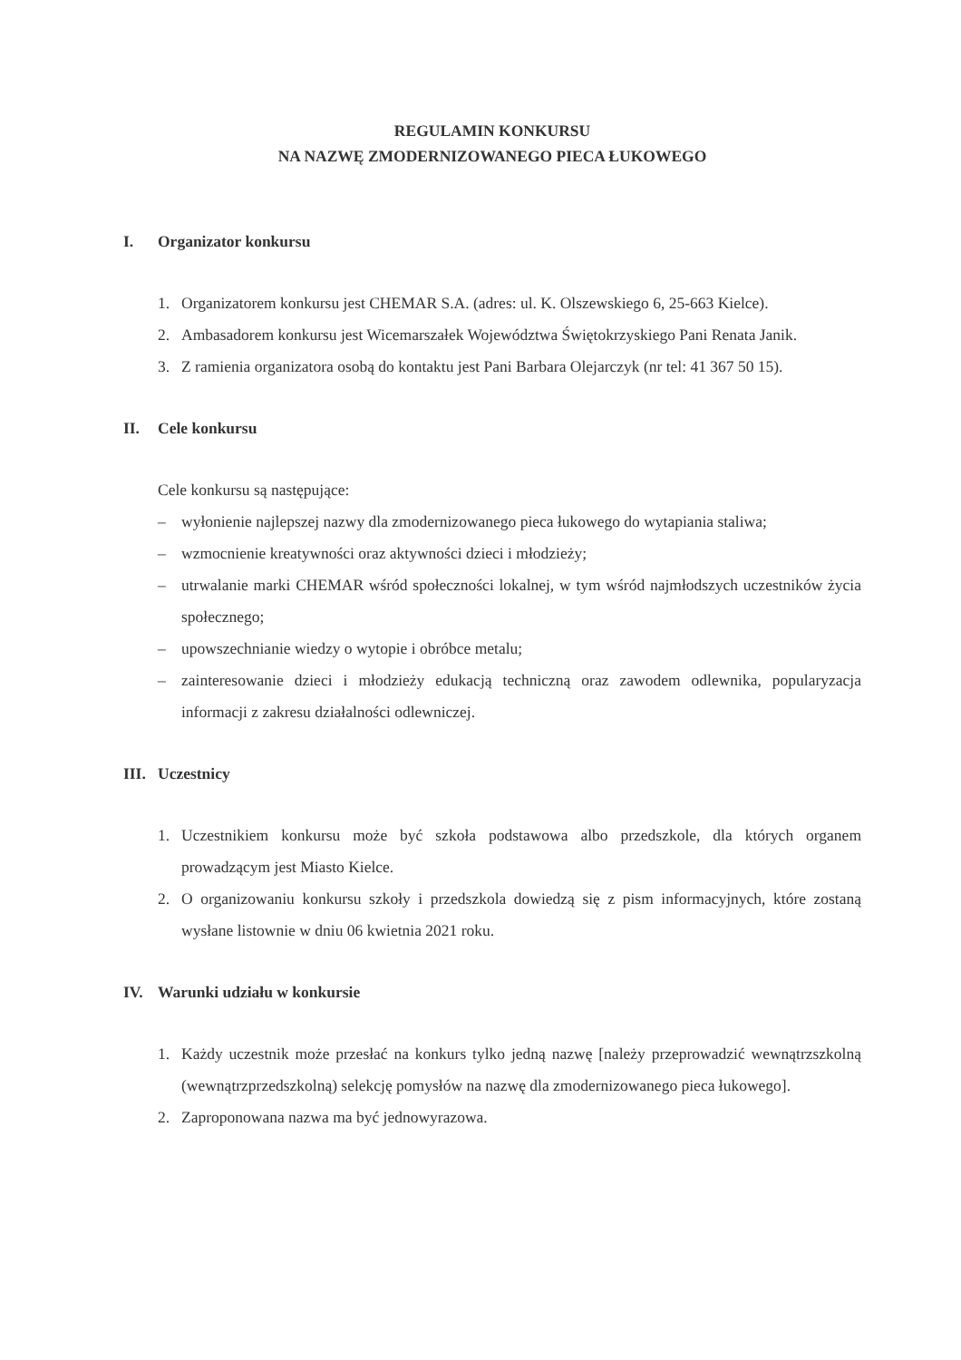REGULAMIN KONKURSU
NA NAZWĘ ZMODERNIZOWANEGO PIECA ŁUKOWEGO
I. Organizator konkursu
1. Organizatorem konkursu jest CHEMAR S.A. (adres: ul. K. Olszewskiego 6, 25-663 Kielce).
2. Ambasadorem konkursu jest Wicemarszałek Województwa Świętokrzyskiego Pani Renata Janik.
3. Z ramienia organizatora osobą do kontaktu jest Pani Barbara Olejarczyk (nr tel: 41 367 50 15).
II. Cele konkursu
Cele konkursu są następujące:
– wyłonienie najlepszej nazwy dla zmodernizowanego pieca łukowego do wytapiania staliwa;
– wzmocnienie kreatywności oraz aktywności dzieci i młodzieży;
– utrwalanie marki CHEMAR wśród społeczności lokalnej, w tym wśród najmłodszych uczestników życia społecznego;
– upowszechnianie wiedzy o wytopie i obróbce metalu;
– zainteresowanie dzieci i młodzieży edukacją techniczną oraz zawodem odlewnika, popularyzacja informacji z zakresu działalności odlewniczej.
III. Uczestnicy
1. Uczestnikiem konkursu może być szkoła podstawowa albo przedszkole, dla których organem prowadzącym jest Miasto Kielce.
2. O organizowaniu konkursu szkoły i przedszkola dowiedzą się z pism informacyjnych, które zostaną wysłane listownie w dniu 06 kwietnia 2021 roku.
IV. Warunki udziału w konkursie
1. Każdy uczestnik może przesłać na konkurs tylko jedną nazwę [należy przeprowadzić wewnątrzszkolną (wewnątrzprzedszkolną) selekcję pomysłów na nazwę dla zmodernizowanego pieca łukowego].
2. Zaproponowana nazwa ma być jednowyrazowa.